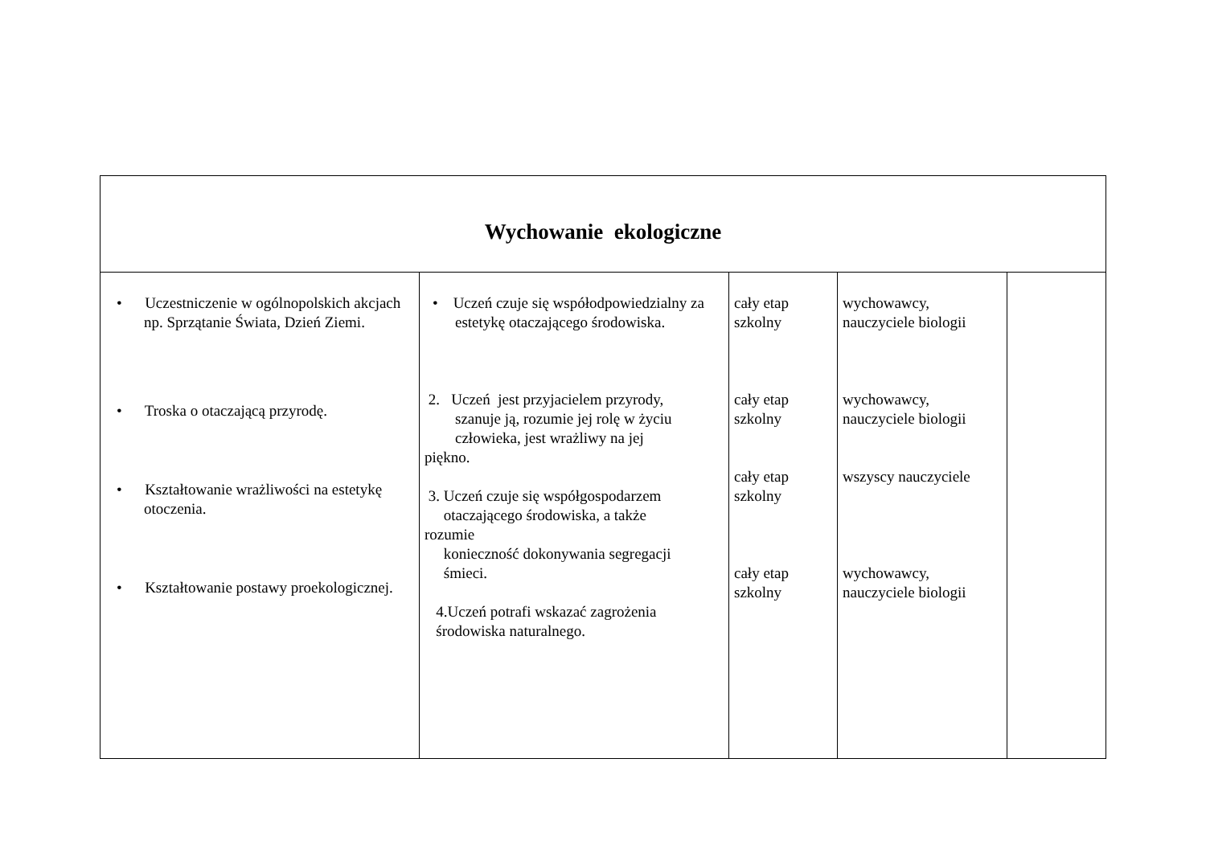| Wychowanie ekologiczne | | | | |
| --- | --- | --- | --- | --- |
| • Uczestniczenie w ogólnopolskich akcjach np. Sprzątanie Świata, Dzień Ziemi. • Troska o otaczającą przyrodę. • Kształtowanie wrażliwości na estetykę otoczenia. • Kształtowanie postawy proekologicznej. | • Uczeń czuje się współodpowiedzialny za estetykę otaczającego środowiska. 2. Uczeń jest przyjacielem przyrody, szanuje ją, rozumie jej rolę w życiu człowieka, jest wrażliwy na jej piękno. 3. Uczeń czuje się współgospodarzem otaczającego środowiska, a także rozumie konieczność dokonywania segregacji śmieci. 4.Uczeń potrafi wskazać zagrożenia środowiska naturalnego. | cały etap szkolny cały etap szkolny cały etap szkolny cały etap szkolny | wychowawcy, nauczyciele biologii wychowawcy, nauczyciele biologii wszyscy nauczyciele wychowawcy, nauczyciele biologii | |